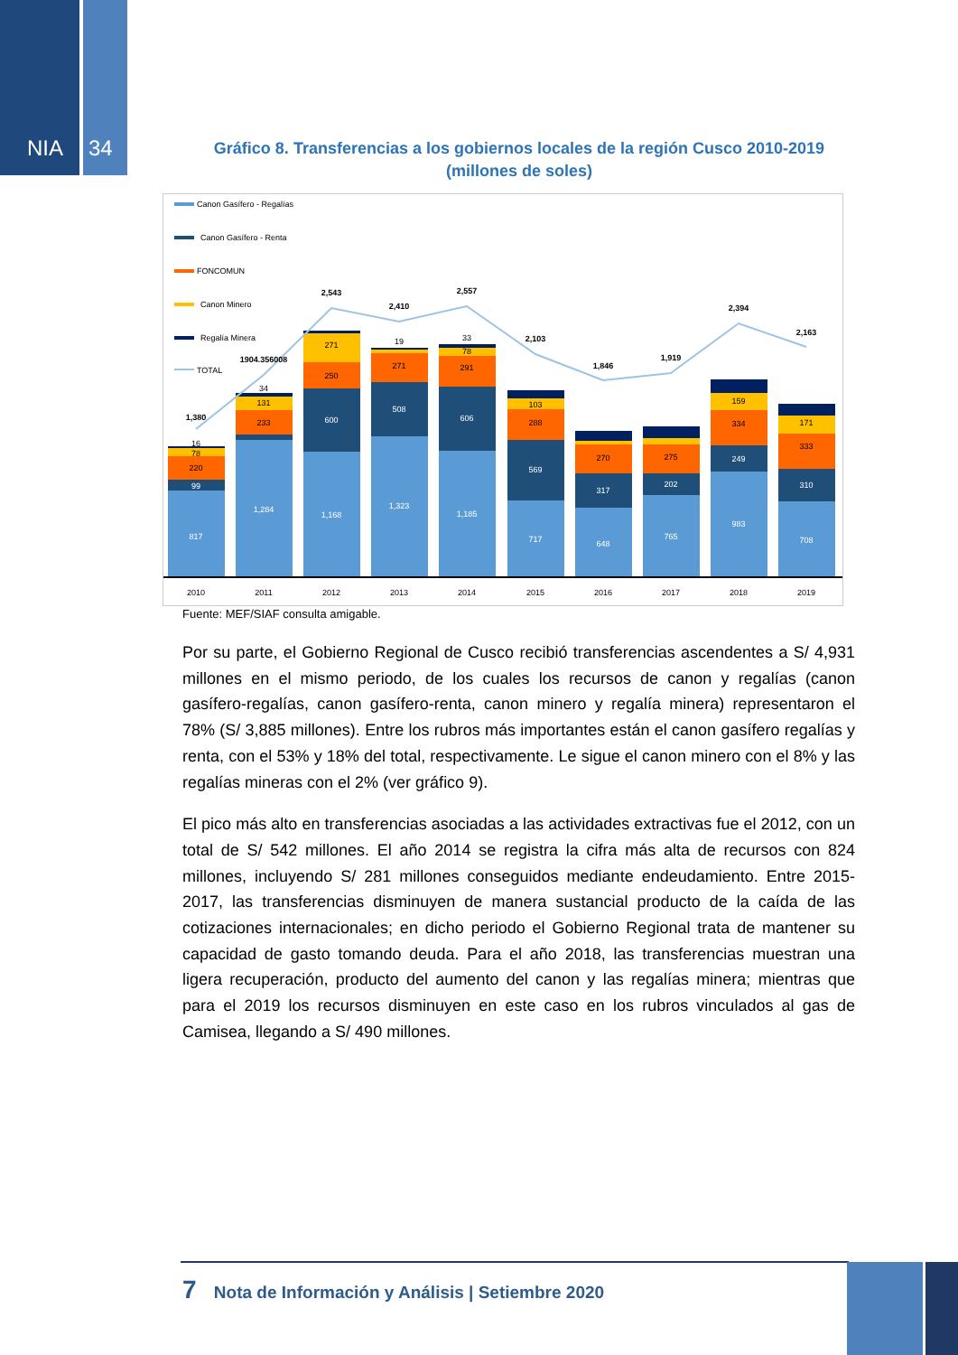NIA 34
Gráfico 8. Transferencias a los gobiernos locales de la región Cusco 2010-2019
(millones de soles)
Canon Gasífero - Regalías
Canon Gasífero - Renta
FONCOMUN
Canon Minero
Regalía Minera
TOTAL
1,380
1904.356008
2,543
2,410
2,557
2,103
1,846
1,919
2,394
2,163
817
1,284
1,168
1,323
1,185
717
648
765
983
708
99
600
508
606
569
317
202
249
310
220
233
250
271
291
288
270
275
334
333
78
131
271
78
103
159
171
16
34
19
33
2010
2011
2012
2013
2014
2015
2016
2017
2018
2019
Fuente: MEF/SIAF consulta amigable.
Por su parte, el Gobierno Regional de Cusco recibió transferencias ascendentes a S/ 4,931 millones en el mismo periodo, de los cuales los recursos de canon y regalías (canon gasífero-regalías, canon gasífero-renta, canon minero y regalía minera) representaron el 78% (S/ 3,885 millones). Entre los rubros más importantes están el canon gasífero regalías y renta, con el 53% y 18% del total, respectivamente. Le sigue el canon minero con el 8% y las regalías mineras con el 2% (ver gráfico 9).
El pico más alto en transferencias asociadas a las actividades extractivas fue el 2012, con un total de S/ 542 millones. El año 2014 se registra la cifra más alta de recursos con 824 millones, incluyendo S/ 281 millones conseguidos mediante endeudamiento. Entre 2015-2017, las transferencias disminuyen de manera sustancial producto de la caída de las cotizaciones internacionales; en dicho periodo el Gobierno Regional trata de mantener su capacidad de gasto tomando deuda. Para el año 2018, las transferencias muestran una ligera recuperación, producto del aumento del canon y las regalías minera; mientras que para el 2019 los recursos disminuyen en este caso en los rubros vinculados al gas de Camisea, llegando a S/ 490 millones.
7 Nota de Información y Análisis | Setiembre 2020